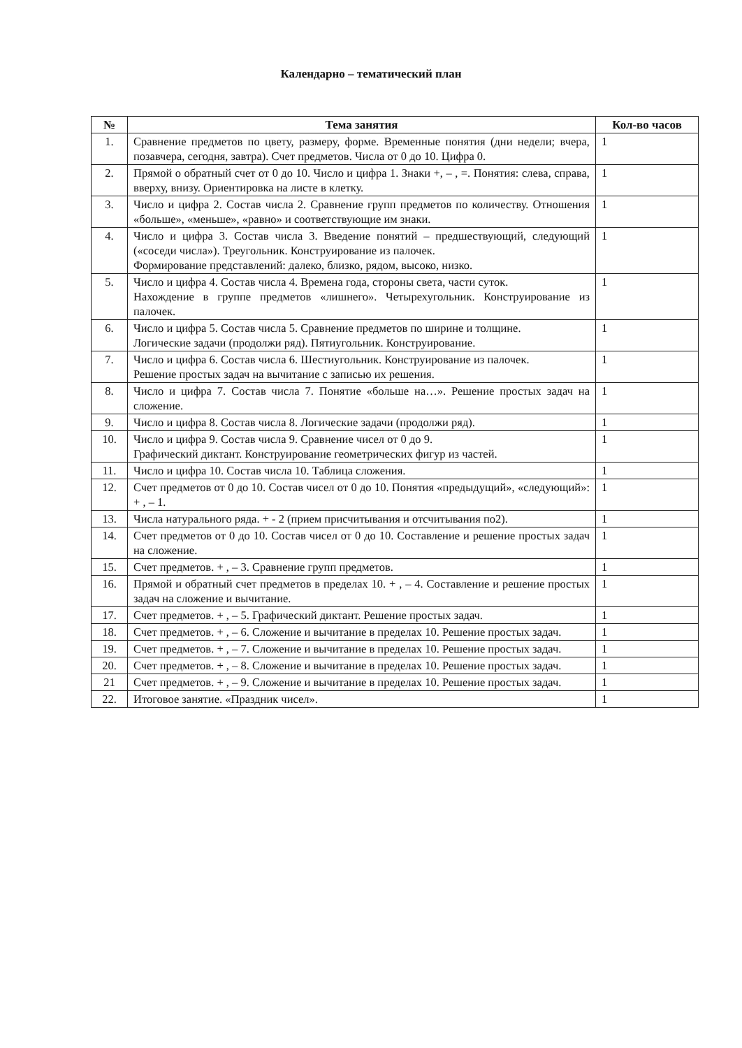Календарно – тематический план
| № | Тема занятия | Кол-во часов |
| --- | --- | --- |
| 1. | Сравнение предметов по цвету, размеру, форме. Временные понятия (дни недели; вчера, позавчера, сегодня, завтра). Счет предметов. Числа от 0 до 10. Цифра 0. | 1 |
| 2. | Прямой о обратный счет от 0 до 10. Число и цифра 1. Знаки +, – , =. Понятия: слева, справа, вверху, внизу. Ориентировка на листе в клетку. | 1 |
| 3. | Число и цифра 2. Состав числа 2. Сравнение групп предметов по количеству. Отношения «больше», «меньше», «равно» и соответствующие им знаки. | 1 |
| 4. | Число и цифра 3. Состав числа 3. Введение понятий – предшествующий, следующий («соседи числа»). Треугольник. Конструирование из палочек. Формирование представлений: далеко, близко, рядом, высоко, низко. | 1 |
| 5. | Число и цифра 4. Состав числа 4. Времена года, стороны света, части суток. Нахождение в группе предметов «лишнего». Четырехугольник. Конструирование из палочек. | 1 |
| 6. | Число и цифра 5. Состав числа 5. Сравнение предметов по ширине и толщине. Логические задачи (продолжи ряд). Пятиугольник. Конструирование. | 1 |
| 7. | Число и цифра 6. Состав числа 6. Шестиугольник. Конструирование из палочек. Решение простых задач на вычитание с записью их решения. | 1 |
| 8. | Число и цифра 7. Состав числа 7. Понятие «больше на…». Решение простых задач на сложение. | 1 |
| 9. | Число и цифра 8. Состав числа 8. Логические задачи (продолжи ряд). | 1 |
| 10. | Число и цифра 9. Состав числа 9. Сравнение чисел от 0 до 9. Графический диктант. Конструирование геометрических фигур из частей. | 1 |
| 11. | Число и цифра 10. Состав числа 10. Таблица сложения. | 1 |
| 12. | Счет предметов от 0 до 10. Состав чисел от 0 до 10. Понятия «предыдущий», «следующий»: + , – 1. | 1 |
| 13. | Числа натурального ряда. + - 2 (прием присчитывания и отсчитывания по2). | 1 |
| 14. | Счет предметов от 0 до 10. Состав чисел от 0 до 10. Составление и решение простых задач на сложение. | 1 |
| 15. | Счет предметов. + , – 3. Сравнение групп предметов. | 1 |
| 16. | Прямой и обратный счет предметов в пределах 10. + , – 4. Составление и решение простых задач на сложение и вычитание. | 1 |
| 17. | Счет предметов. + , – 5. Графический диктант. Решение простых задач. | 1 |
| 18. | Счет предметов. + , – 6. Сложение и вычитание в пределах 10. Решение простых задач. | 1 |
| 19. | Счет предметов. + , – 7. Сложение и вычитание в пределах 10. Решение простых задач. | 1 |
| 20. | Счет предметов. + , – 8. Сложение и вычитание в пределах 10. Решение простых задач. | 1 |
| 21 | Счет предметов. + , – 9. Сложение и вычитание в пределах 10. Решение простых задач. | 1 |
| 22. | Итоговое занятие. «Праздник чисел». | 1 |